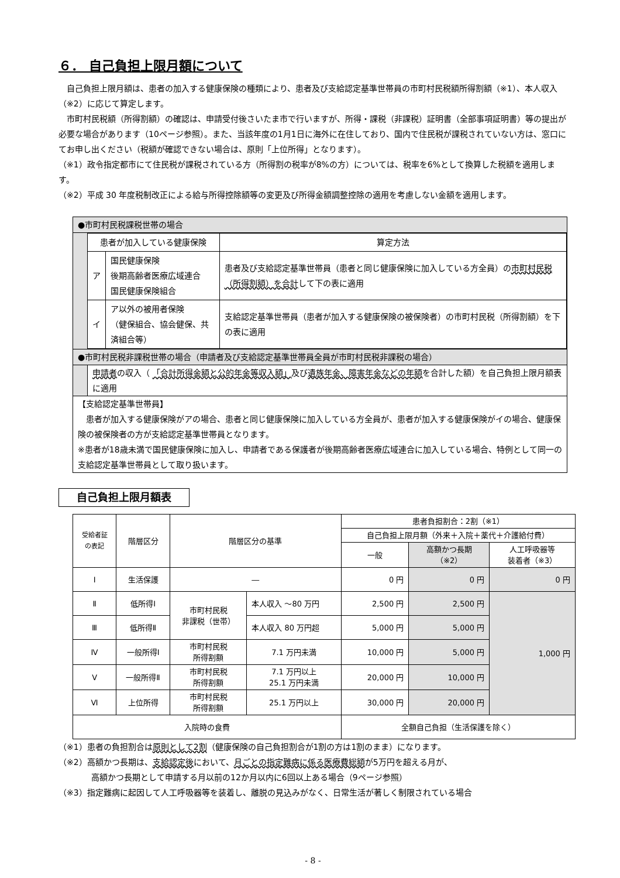６． 自己負担上限月額について
　自己負担上限月額は、患者の加入する健康保険の種類により、患者及び支給認定基準世帯員の市町村民税額所得割額（※1）、本人収入（※2）に応じて算定します。
　市町村民税額（所得割額）の確認は、申請受付後さいたま市で行いますが、所得・課税（非課税）証明書（全部事項証明書）等の提出が必要な場合があります（10ページ参照）。また、当該年度の1月1日に海外に在住しており、国内で住民税が課税されていない方は、窓口にてお申し出ください（税額が確認できない場合は、原則「上位所得」となります）。
（※1）政令指定都市にて住民税が課税されている方（所得割の税率が8%の方）については、税率を6%として換算した税額を適用します。
（※2）平成 30 年度税制改正による給与所得控除額等の変更及び所得金額調整控除の適用を考慮しない金額を適用します。
●市町村民税課税世帯の場合
| 患者が加入している健康保険 | | 算定方法 |
| ア | 国民健康保険 後期高齢者医療広域連合 国民健康保険組合 | 患者及び支給認定基準世帯員（患者と同じ健康保険に加入している方全員）の 市町村民税（所得割額）を合計 して下の表に適用 |
| イ | ア以外の被用者保険 （健保組合、協会健保、共済組合等） | 支給認定基準世帯員（患者が加入する健康保険の被保険者）の市町村民税（所得割額）を下の表に適用 |
●市町村民税非課税世帯の場合（申請者及び支給認定基準世帯員全員が市町村民税非課税の場合）
申請者の収入（ 「合計所得金額と公的年金等収入額」及び遺族年金、障害年金などの年額を合計した額）を自己負担上限月額表に適用
【支給認定基準世帯員】
　患者が加入する健康保険がアの場合、患者と同じ健康保険に加入している方全員が、患者が加入する健康保険がイの場合、健康保険の被保険者の方が支給認定基準世帯員となります。
※患者が18歳未満で国民健康保険に加入し、申請者である保護者が後期高齢者医療広域連合に加入している場合、特例として同一の支給認定基準世帯員として取り扱います。
自己負担上限月額表
| 受給者証 の表記 | 階層区分 | 階層区分の基準 | | 患者負担割合：2割（※1） | | |
| --- | --- | --- | --- | --- | --- | --- |
| | | | | 自己負担上限月額（外来＋入院＋薬代＋介護給付費） | | |
| | | | | 一般 | 高額かつ長期 （※2） | 人工呼吸器等 装着者（※3） |
| Ⅰ | 生活保護 | ― | | 0 円 | 0 円 | 0 円 |
| Ⅱ | 低所得Ⅰ | 市町村民税 非課税（世帯） | 本人収入 ～80 万円 | 2,500 円 | 2,500 円 | 1,000 円 |
| Ⅲ | 低所得Ⅱ | | 本人収入 80 万円超 | 5,000 円 | 5,000 円 | |
| Ⅳ | 一般所得Ⅰ | 市町村民税 所得割額 | 7.1 万円未満 | 10,000 円 | 5,000 円 | |
| Ⅴ | 一般所得Ⅱ | 市町村民税 所得割額 | 7.1 万円以上 25.1 万円未満 | 20,000 円 | 10,000 円 | |
| Ⅵ | 上位所得 | 市町村民税 所得割額 | 25.1 万円以上 | 30,000 円 | 20,000 円 | |
| 入院時の食費 | | | | 全額自己負担（生活保護を除く） | | |
（※1）患者の負担割合は原則として2割（健康保険の自己負担割合が1割の方は1割のまま）になります。
（※2）高額かつ長期は、支給認定後において、月ごとの指定難病に係る医療費総額が5万円を超える月が、
　　　　高額かつ長期として申請する月以前の12か月以内に6回以上ある場合（9ページ参照）
（※3）指定難病に起因して人工呼吸器等を装着し、離脱の見込みがなく、日常生活が著しく制限されている場合
- 8 -